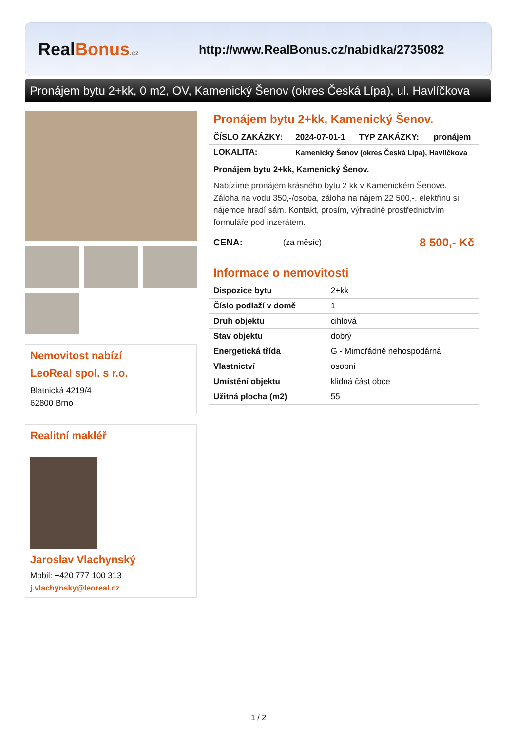RealBonus.cz
http://www.RealBonus.cz/nabidka/2735082
Pronájem bytu 2+kk, 0 m2, OV, Kamenický Šenov (okres Česká Lípa), ul. Havlíčkova
Nemovitost nabízí
LeoReal spol. s r.o.
Blatnická 4219/4
62800 Brno
Realitní makléř
Jaroslav Vlachynský
Mobil: +420 777 100 313
j.vlachynsky@leoreal.cz
Pronájem bytu 2+kk, Kamenický Šenov.
| ČÍSLO ZAKÁZKY: | 2024-07-01-1 | TYP ZAKÁZKY: | pronájem |
| LOKALITA: | Kamenický Šenov (okres Česká Lípa), Havlíčkova | | |
Pronájem bytu 2+kk, Kamenický Šenov.
Nabízíme pronájem krásného bytu 2 kk v Kamenickém Šenově. Záloha na vodu 350,-/osoba, záloha na nájem 22 500,-, elektřinu si nájemce hradí sám. Kontakt, prosím, výhradně prostřednictvím formuláře pod inzerátem.
| CENA: | (za měsíc) | 8 500,- Kč |
Informace o nemovitosti
| Dispozice bytu | 2+kk |
| Číslo podlaží v domě | 1 |
| Druh objektu | cihlová |
| Stav objektu | dobrý |
| Energetická třída | G - Mimořádně nehospodárná |
| Vlastnictví | osobní |
| Umístění objektu | klidná část obce |
| Užitná plocha (m2) | 55 |
1 / 2